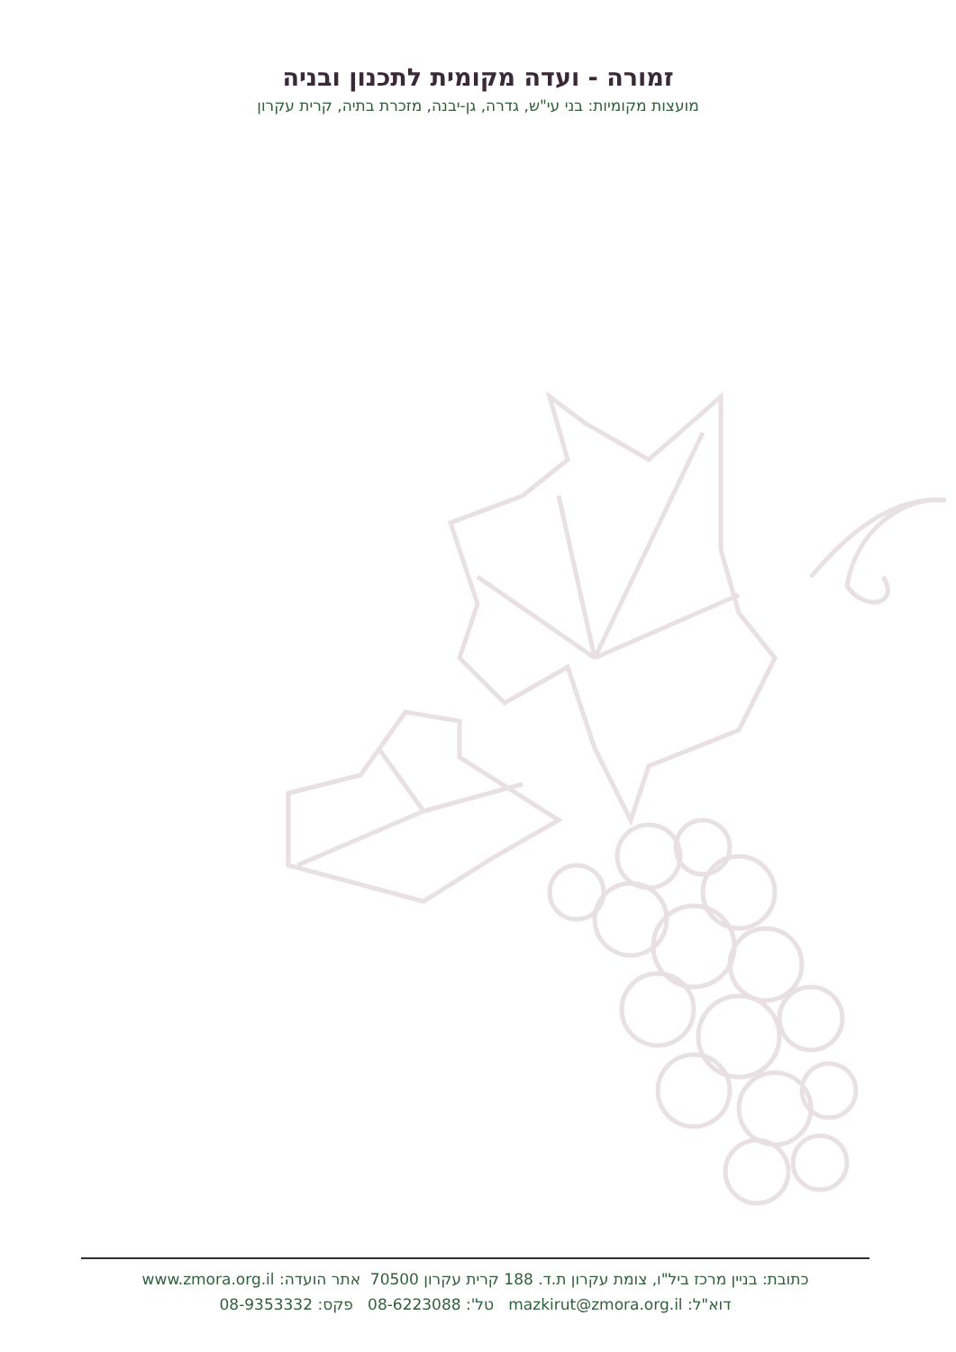זמורה - ועדה מקומית לתכנון ובניה
מועצות מקומיות: בני עי"ש, גדרה, גן-יבנה, מזכרת בתיה, קרית עקרון
כתובת: בניין מרכז ביל"ו, צומת עקרון ת.ד. 188 קרית עקרון 70500 אתר הועדה: www.zmora.org.il
דוא"ל: mazkirut@zmora.org.il טל': 08-6223088 פקס: 08-9353332